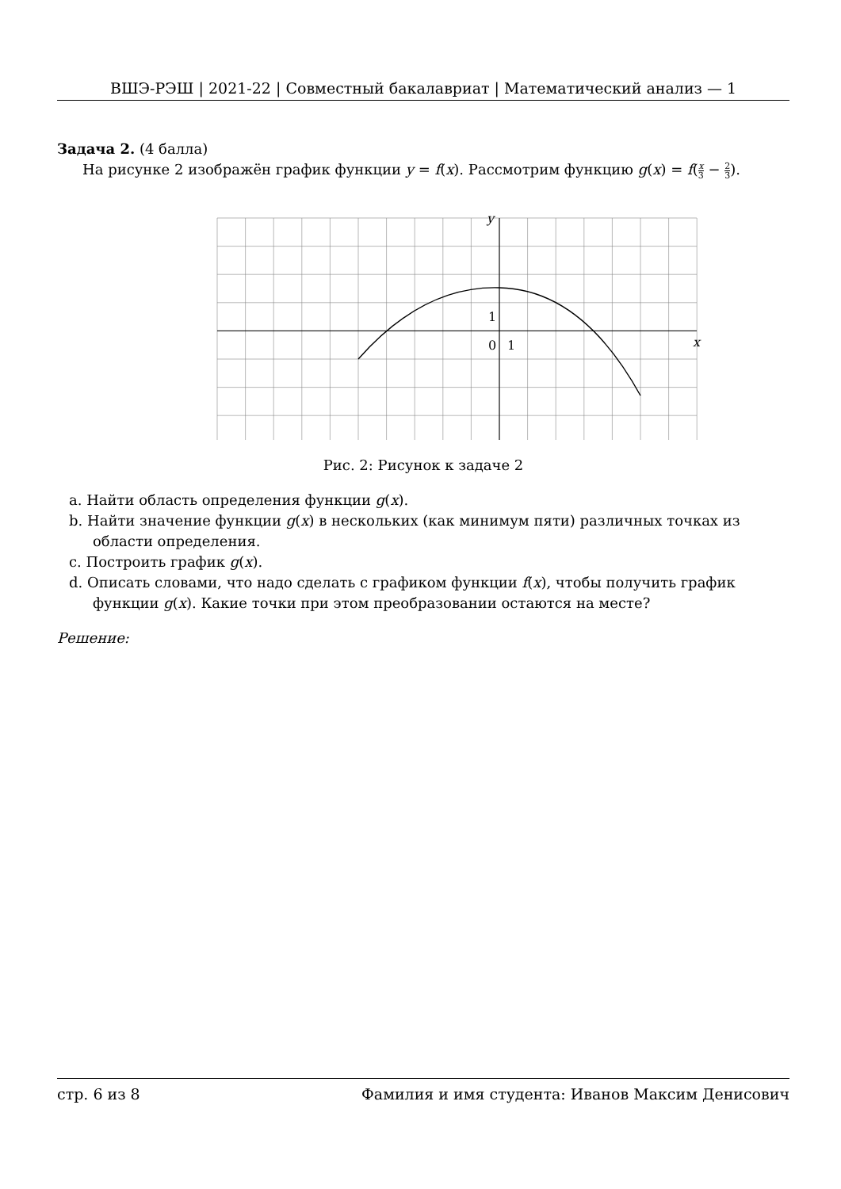ВШЭ-РЭШ | 2021-22 | Совместный бакалавриат | Математический анализ — 1
Задача 2. (4 балла)
На рисунке 2 изображён график функции y = f(x). Рассмотрим функцию g(x) = f(x 3 − 2 3).
1
0
1
x
y
Рис. 2: Рисунок к задаче 2
a. Найти область определения функции g(x).
b. Найти значение функции g(x) в нескольких (как минимум пяти) различных точках из области определения.
c. Построить график g(x).
d. Описать словами, что надо сделать с графиком функции f(x), чтобы получить график функции g(x). Какие точки при этом преобразовании остаются на месте?
Решение:
стр. 6 из 8 Фамилия и имя студента: Иванов Максим Денисович